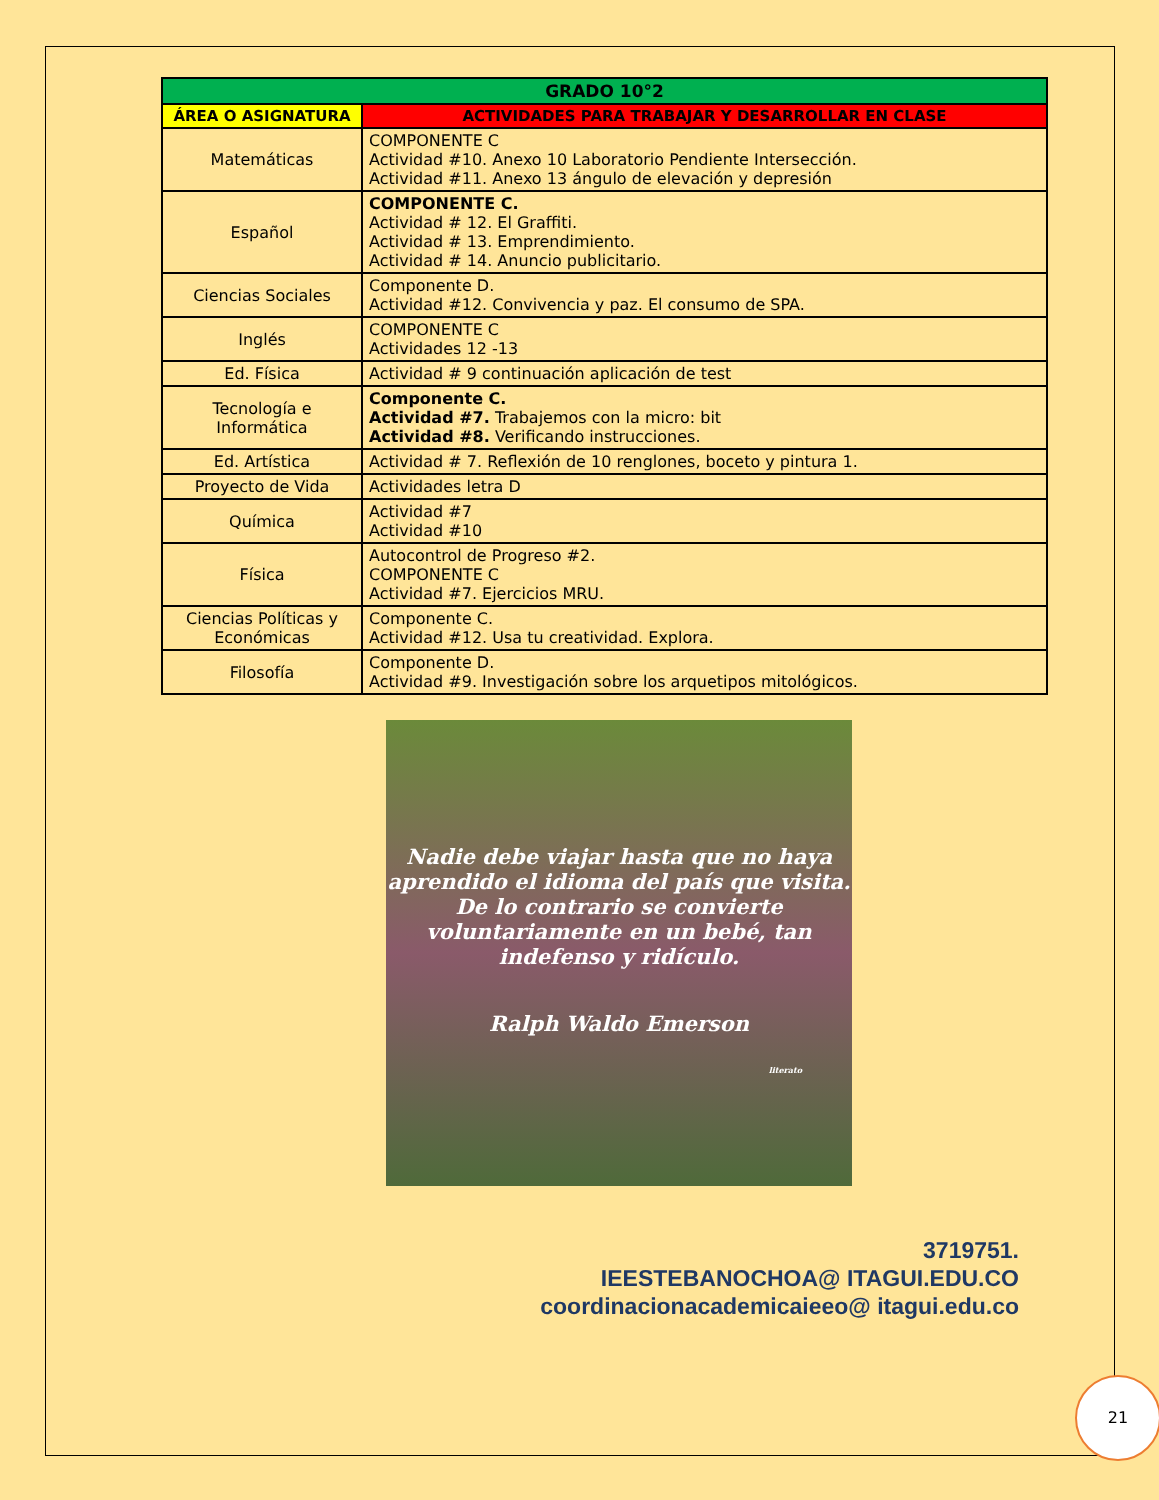| GRADO 10°2 | |
| --- | --- |
| ÁREA O ASIGNATURA | ACTIVIDADES PARA TRABAJAR Y DESARROLLAR EN CLASE |
| Matemáticas | COMPONENTE C Actividad #10. Anexo 10 Laboratorio Pendiente Intersección. Actividad #11. Anexo 13 ángulo de elevación y depresión |
| Español | COMPONENTE C. Actividad # 12. El Graffiti. Actividad # 13. Emprendimiento. Actividad # 14. Anuncio publicitario. |
| Ciencias Sociales | Componente D. Actividad #12. Convivencia y paz. El consumo de SPA. |
| Inglés | COMPONENTE C Actividades 12 -13 |
| Ed. Física | Actividad # 9 continuación aplicación de test |
| Tecnología e Informática | Componente C. Actividad #7. Trabajemos con la micro: bit Actividad #8. Verificando instrucciones. |
| Ed. Artística | Actividad # 7. Reflexión de 10 renglones, boceto y pintura 1. |
| Proyecto de Vida | Actividades letra D |
| Química | Actividad #7 Actividad #10 |
| Física | Autocontrol de Progreso #2. COMPONENTE C Actividad #7. Ejercicios MRU. |
| Ciencias Políticas y Económicas | Componente C. Actividad #12. Usa tu creatividad. Explora. |
| Filosofía | Componente D. Actividad #9. Investigación sobre los arquetipos mitológicos. |
Nadie debe viajar hasta que no haya aprendido el idioma del país que visita. De lo contrario se convierte voluntariamente en un bebé, tan indefenso y ridículo.
Ralph Waldo Emerson
literato
3719751.
IEESTEBANOCHOA@ ITAGUI.EDU.CO
coordinacionacademicaieeo@ itagui.edu.co
21